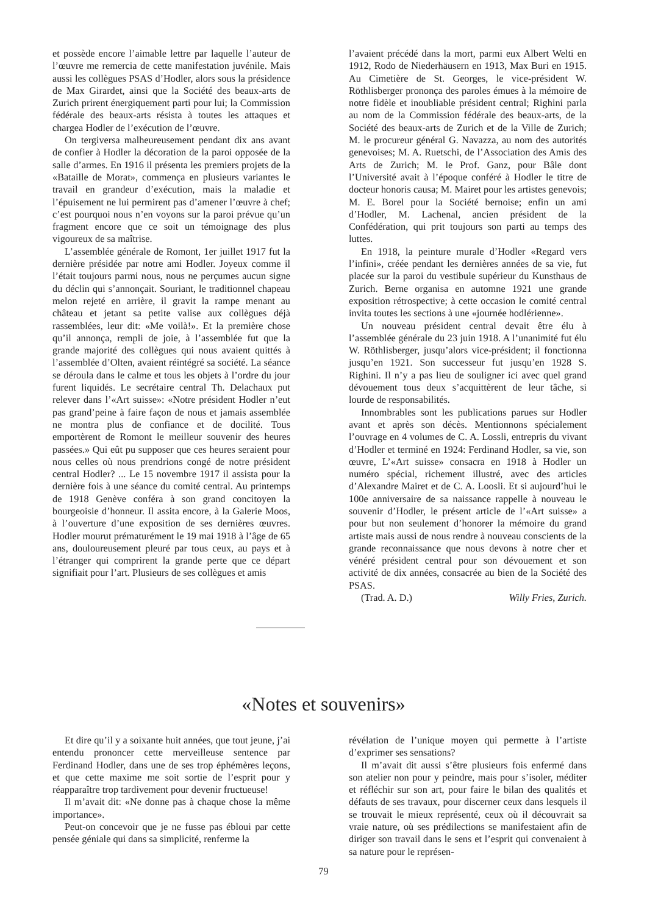et possède encore l’aimable lettre par laquelle l’auteur de l’œuvre me remercia de cette manifestation juvénile. Mais aussi les collègues PSAS d’Hodler, alors sous la présidence de Max Girardet, ainsi que la Société des beaux-arts de Zurich prirent énergiquement parti pour lui; la Commission fédérale des beaux-arts résista à toutes les attaques et chargea Hodler de l’exécution de l’œuvre.
On tergiversa malheureusement pendant dix ans avant de confier à Hodler la décoration de la paroi opposée de la salle d’armes. En 1916 il présenta les premiers projets de la «Bataille de Morat», commença en plusieurs variantes le travail en grandeur d’exécution, mais la maladie et l’épuisement ne lui permirent pas d’amener l’œuvre à chef; c’est pourquoi nous n’en voyons sur la paroi prévue qu’un fragment encore que ce soit un témoignage des plus vigoureux de sa maîtrise.
L’assemblée générale de Romont, 1er juillet 1917 fut la dernière présidée par notre ami Hodler. Joyeux comme il l’était toujours parmi nous, nous ne perçumes aucun signe du déclin qui s’annonçait. Souriant, le traditionnel chapeau melon rejeté en arrière, il gravit la rampe menant au château et jetant sa petite valise aux collègues déjà rassemblées, leur dit: «Me voilà!». Et la première chose qu’il annonça, rempli de joie, à l’assemblée fut que la grande majorité des collègues qui nous avaient quittés à l’assemblée d’Olten, avaient réintégré sa société. La séance se déroula dans le calme et tous les objets à l’ordre du jour furent liquidés. Le secrétaire central Th. Delachaux put relever dans l’«Art suisse»: «Notre président Hodler n’eut pas grand’peine à faire façon de nous et jamais assemblée ne montra plus de confiance et de docilité. Tous emportèrent de Romont le meilleur souvenir des heures passées.» Qui eût pu supposer que ces heures seraient pour nous celles où nous prendrions congé de notre président central Hodler? ... Le 15 novembre 1917 il assista pour la dernière fois à une séance du comité central. Au printemps de 1918 Genève conféra à son grand concitoyen la bourgeoisie d’honneur. Il assita encore, à la Galerie Moos, à l’ouverture d’une exposition de ses dernières œuvres. Hodler mourut prématurément le 19 mai 1918 à l’âge de 65 ans, douloureusement pleuré par tous ceux, au pays et à l’étranger qui comprirent la grande perte que ce départ signifiait pour l’art. Plusieurs de ses collègues et amis
l’avaient précédé dans la mort, parmi eux Albert Welti en 1912, Rodo de Niederhäusern en 1913, Max Buri en 1915. Au Cimetière de St. Georges, le vice-président W. Röthlisberger prononça des paroles émues à la mémoire de notre fidèle et inoubliable président central; Righini parla au nom de la Commission fédérale des beaux-arts, de la Société des beaux-arts de Zurich et de la Ville de Zurich; M. le procureur général G. Navazza, au nom des autorités genevoises; M. A. Ruetschi, de l’Association des Amis des Arts de Zurich; M. le Prof. Ganz, pour Bâle dont l’Université avait à l’époque conféré à Hodler le titre de docteur honoris causa; M. Mairet pour les artistes genevois; M. E. Borel pour la Société bernoise; enfin un ami d’Hodler, M. Lachenal, ancien président de la Confédération, qui prit toujours son parti au temps des luttes.
En 1918, la peinture murale d’Hodler «Regard vers l’infini», créée pendant les dernières années de sa vie, fut placée sur la paroi du vestibule supérieur du Kunsthaus de Zurich. Berne organisa en automne 1921 une grande exposition rétrospective; à cette occasion le comité central invita toutes les sections à une «journée hodlérienne».
Un nouveau président central devait être élu à l’assemblée générale du 23 juin 1918. A l’unanimité fut élu W. Röthlisberger, jusqu’alors vice-président; il fonctionna jusqu’en 1921. Son successeur fut jusqu’en 1928 S. Righini. Il n’y a pas lieu de souligner ici avec quel grand dévouement tous deux s’acquittèrent de leur tâche, si lourde de responsabilités.
Innombrables sont les publications parues sur Hodler avant et après son décès. Mentionnons spécialement l’ouvrage en 4 volumes de C. A. Lossli, entrepris du vivant d’Hodler et terminé en 1924: Ferdinand Hodler, sa vie, son œuvre, L’«Art suisse» consacra en 1918 à Hodler un numéro spécial, richement illustré, avec des articles d’Alexandre Mairet et de C. A. Loosli. Et si aujourd’hui le 100e anniversaire de sa naissance rappelle à nouveau le souvenir d’Hodler, le présent article de l’«Art suisse» a pour but non seulement d’honorer la mémoire du grand artiste mais aussi de nous rendre à nouveau conscients de la grande reconnaissance que nous devons à notre cher et vénéré président central pour son dévouement et son activité de dix années, consacrée au bien de la Société des PSAS.
(Trad. A. D.) Willy Fries, Zurich.
«Notes et souvenirs»
Et dire qu’il y a soixante huit années, que tout jeune, j’ai entendu prononcer cette merveilleuse sentence par Ferdinand Hodler, dans une de ses trop éphémères leçons, et que cette maxime me soit sortie de l’esprit pour y réapparaître trop tardivement pour devenir fructueuse!
Il m’avait dit: «Ne donne pas à chaque chose la même importance».
Peut-on concevoir que je ne fusse pas ébloui par cette pensée géniale qui dans sa simplicité, renferme la
révélation de l’unique moyen qui permette à l’artiste d’exprimer ses sensations?
Il m’avait dit aussi s’être plusieurs fois enfermé dans son atelier non pour y peindre, mais pour s’isoler, méditer et réfléchir sur son art, pour faire le bilan des qualités et défauts de ses travaux, pour discerner ceux dans lesquels il se trouvait le mieux représenté, ceux où il découvrait sa vraie nature, où ses prédilections se manifestaient afin de diriger son travail dans le sens et l’esprit qui convenaient à sa nature pour le représen-
79